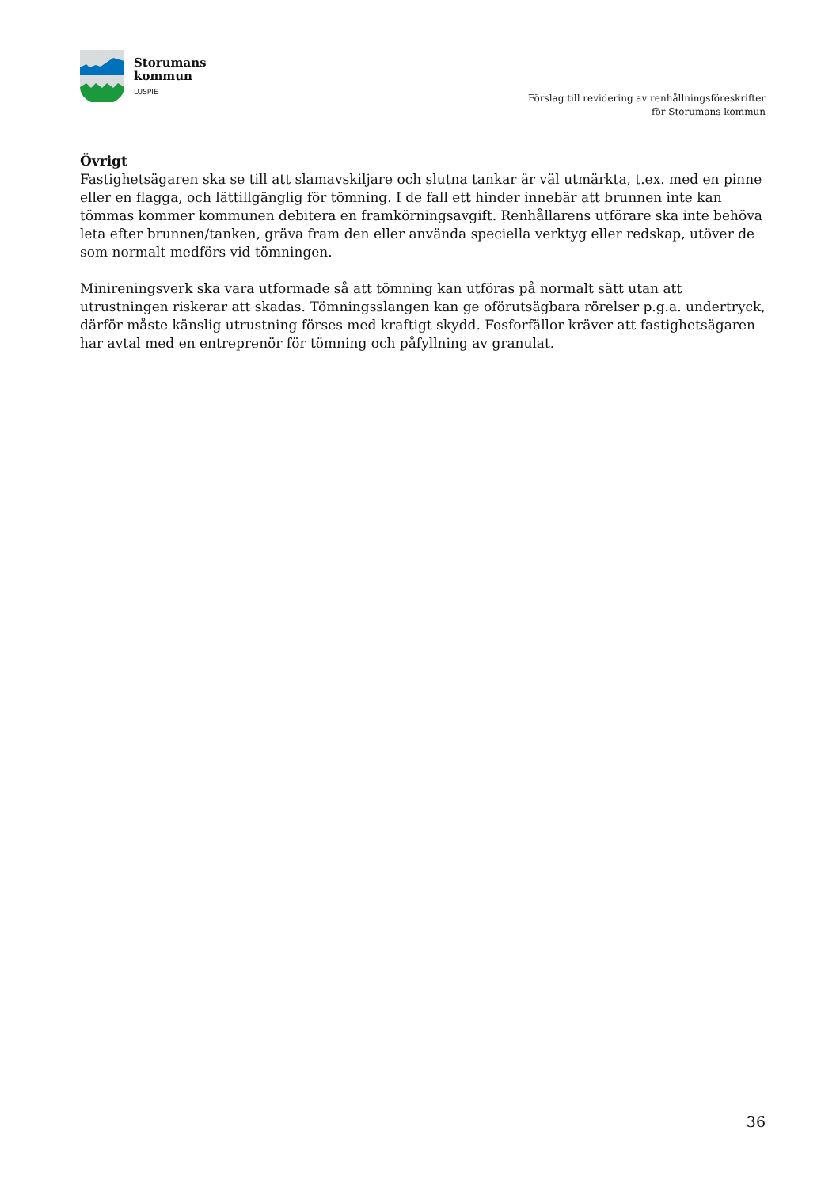Storumans
kommun
LUSPIE
Förslag till revidering av renhållningsföreskrifter
för Storumans kommun
Övrigt
Fastighetsägaren ska se till att slamavskiljare och slutna tankar är väl utmärkta, t.ex. med en pinne eller en flagga, och lättillgänglig för tömning. I de fall ett hinder innebär att brunnen inte kan tömmas kommer kommunen debitera en framkörningsavgift. Renhållarens utförare ska inte behöva leta efter brunnen/tanken, gräva fram den eller använda speciella verktyg eller redskap, utöver de som normalt medförs vid tömningen.
Minireningsverk ska vara utformade så att tömning kan utföras på normalt sätt utan att utrustningen riskerar att skadas. Tömningsslangen kan ge oförutsägbara rörelser p.g.a. undertryck, därför måste känslig utrustning förses med kraftigt skydd. Fosforfällor kräver att fastighetsägaren har avtal med en entreprenör för tömning och påfyllning av granulat.
36